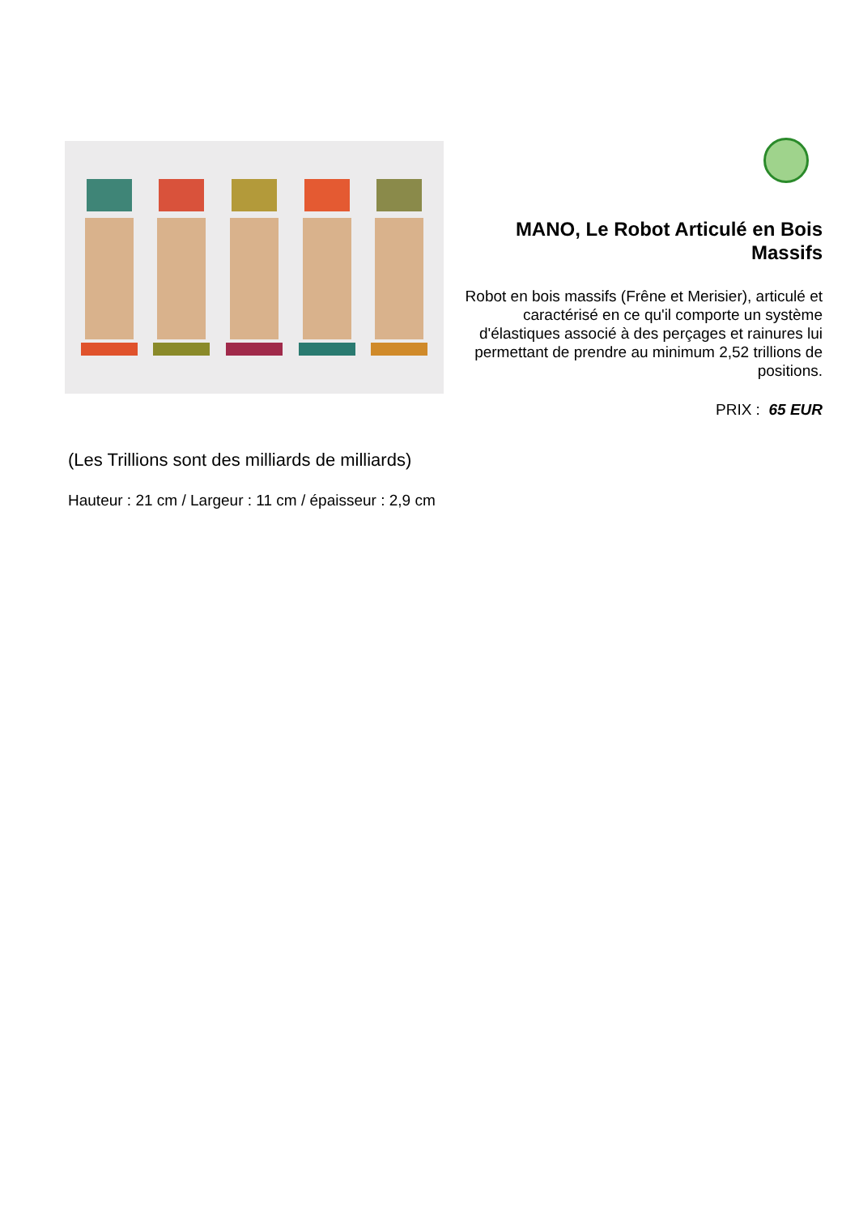MANO, Le Robot Articulé en Bois Massifs
Robot en bois massifs (Frêne et Merisier), articulé et caractérisé en ce qu'il comporte un système d'élastiques associé à des perçages et rainures lui permettant de prendre au minimum 2,52 trillions de positions.
PRIX : 65 EUR
(Les Trillions sont des milliards de milliards)
Hauteur : 21 cm / Largeur : 11 cm / épaisseur : 2,9 cm